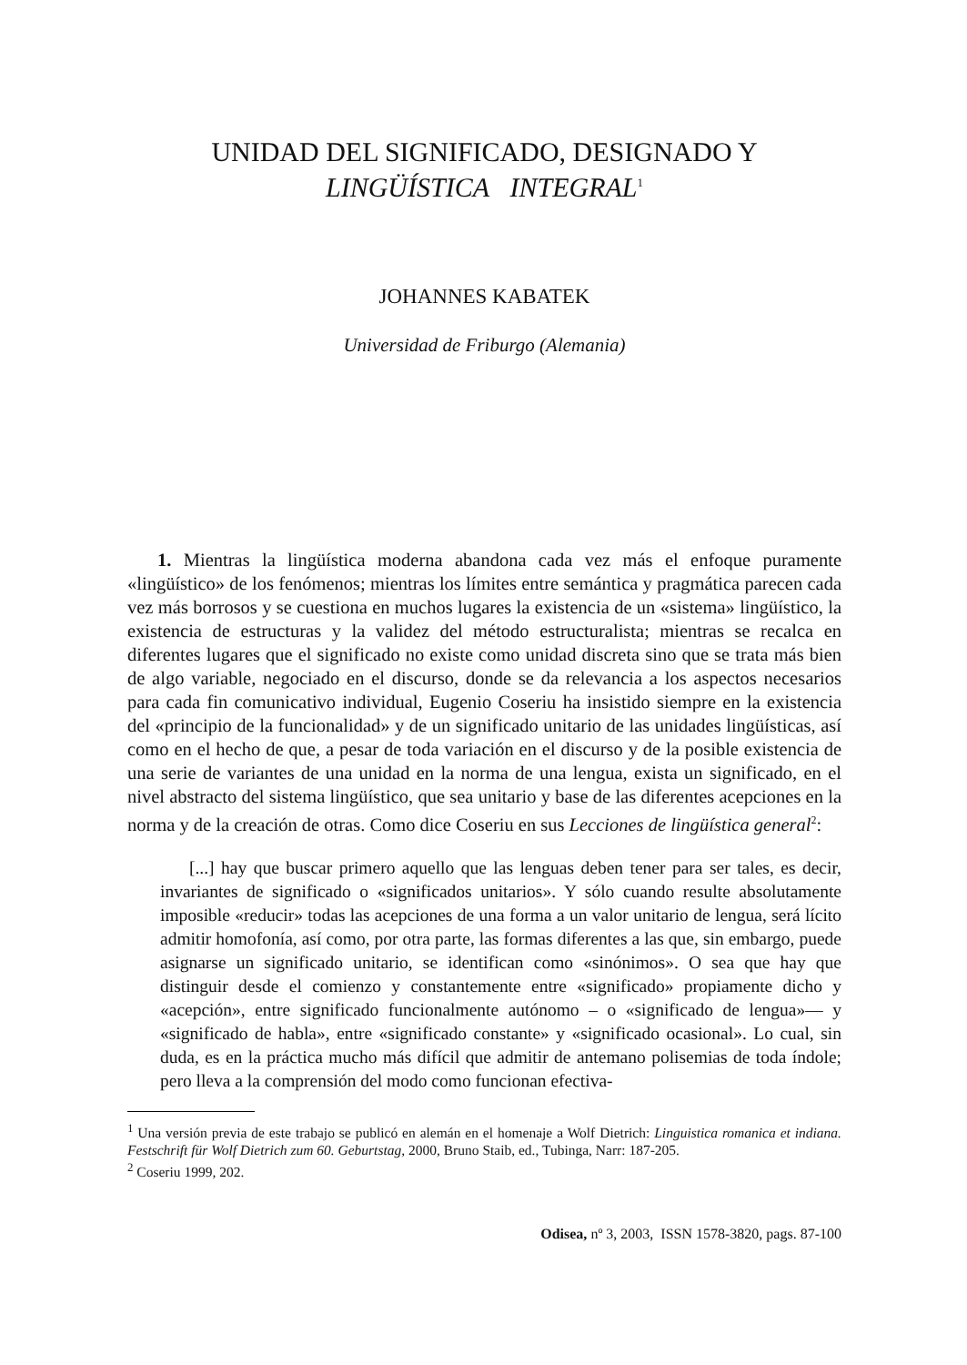UNIDAD DEL SIGNIFICADO, DESIGNADO Y
LINGÜÍSTICA INTEGRAL<sup>1</sup>
JOHANNES KABATEK
Universidad de Friburgo (Alemania)
1. Mientras la lingüística moderna abandona cada vez más el enfoque puramente «lingüístico» de los fenómenos; mientras los límites entre semántica y pragmática parecen cada vez más borrosos y se cuestiona en muchos lugares la existencia de un «sistema» lingüístico, la existencia de estructuras y la validez del método estructuralista; mientras se recalca en diferentes lugares que el significado no existe como unidad discreta sino que se trata más bien de algo variable, negociado en el discurso, donde se da relevancia a los aspectos necesarios para cada fin comunicativo individual, Eugenio Coseriu ha insistido siempre en la existencia del «principio de la funcionalidad» y de un significado unitario de las unidades lingüísticas, así como en el hecho de que, a pesar de toda variación en el discurso y de la posible existencia de una serie de variantes de una unidad en la norma de una lengua, exista un significado, en el nivel abstracto del sistema lingüístico, que sea unitario y base de las diferentes acepciones en la norma y de la creación de otras. Como dice Coseriu en sus Lecciones de lingüística general<sup>2</sup>:
[...] hay que buscar primero aquello que las lenguas deben tener para ser tales, es decir, invariantes de significado o «significados unitarios». Y sólo cuando resulte absolutamente imposible «reducir» todas las acepciones de una forma a un valor unitario de lengua, será lícito admitir homofonía, así como, por otra parte, las formas diferentes a las que, sin embargo, puede asignarse un significado unitario, se identifican como «sinónimos». O sea que hay que distinguir desde el comienzo y constantemente entre «significado» propiamente dicho y «acepción», entre significado funcionalmente autónomo – o «significado de lengua»— y «significado de habla», entre «significado constante» y «significado ocasional». Lo cual, sin duda, es en la práctica mucho más difícil que admitir de antemano polisemias de toda índole; pero lleva a la comprensión del modo como funcionan efectiva-
<sup>1</sup> Una versión previa de este trabajo se publicó en alemán en el homenaje a Wolf Dietrich: Linguistica romanica et indiana. Festschrift für Wolf Dietrich zum 60. Geburtstag, 2000, Bruno Staib, ed., Tubinga, Narr: 187-205.
<sup>2</sup> Coseriu 1999, 202.
Odisea, nº 3, 2003, ISSN 1578-3820, pags. 87-100